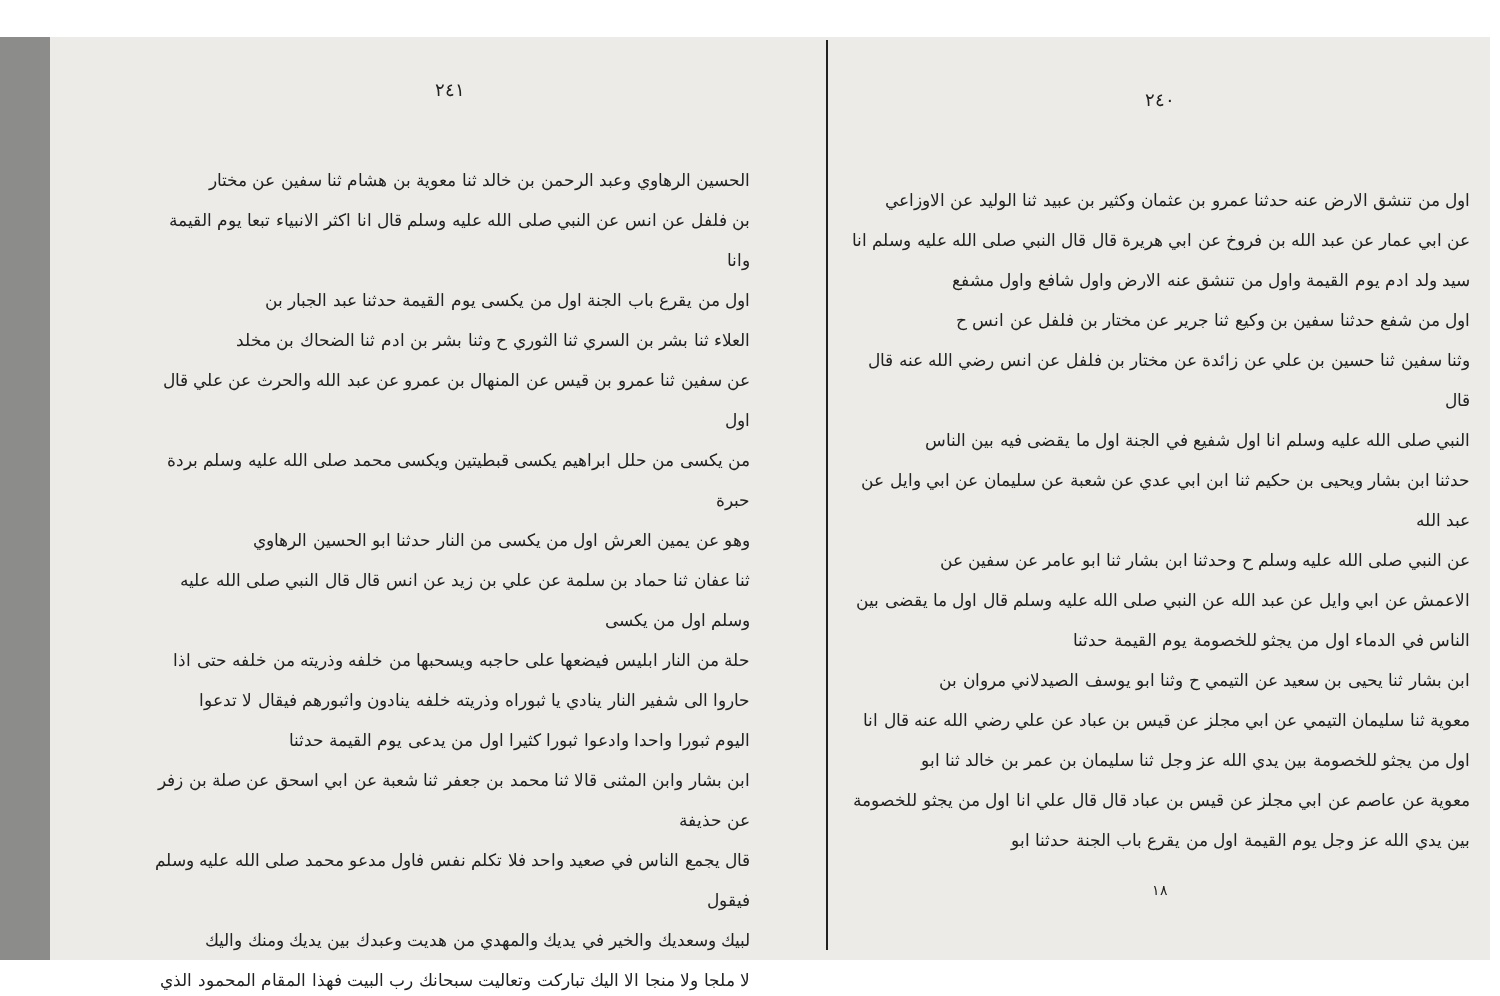٢٤٠
اول من تنشق الارض عنه حدثنا عمرو بن عثمان وكثير بن عبيد ثنا الوليد عن الاوزاعي
عن ابي عمار عن عبد الله بن فروخ عن ابي هريرة قال قال النبي صلى الله عليه وسلم انا
سيد ولد ادم يوم القيمة واول من تنشق عنه الارض واول شافع واول مشفع
اول من شفع حدثنا سفين بن وكيع ثنا جرير عن مختار بن فلفل عن انس ح
وثنا سفين ثنا حسين بن علي عن زائدة عن مختار بن فلفل عن انس رضي الله عنه قال قال
النبي صلى الله عليه وسلم انا اول شفيع في الجنة اول ما يقضى فيه بين الناس
حدثنا ابن بشار ويحيى بن حكيم ثنا ابن ابي عدي عن شعبة عن سليمان عن ابي وايل عن عبد الله
عن النبي صلى الله عليه وسلم ح وحدثنا ابن بشار ثنا ابو عامر عن سفين عن
الاعمش عن ابي وايل عن عبد الله عن النبي صلى الله عليه وسلم قال اول ما يقضى بين
الناس في الدماء اول من يجثو للخصومة يوم القيمة حدثنا
ابن بشار ثنا يحيى بن سعيد عن التيمي ح وثنا ابو يوسف الصيدلاني مروان بن
معوية ثنا سليمان التيمي عن ابي مجلز عن قيس بن عباد عن علي رضي الله عنه قال انا
اول من يجثو للخصومة بين يدي الله عز وجل ثنا سليمان بن عمر بن خالد ثنا ابو
معوية عن عاصم عن ابي مجلز عن قيس بن عباد قال قال علي انا اول من يجثو للخصومة
بين يدي الله عز وجل يوم القيمة اول من يقرع باب الجنة حدثنا ابو
١٨
٢٤١
الحسين الرهاوي وعبد الرحمن بن خالد ثنا معوية بن هشام ثنا سفين عن مختار
بن فلفل عن انس عن النبي صلى الله عليه وسلم قال انا اكثر الانبياء تبعا يوم القيمة وانا
اول من يقرع باب الجنة اول من يكسى يوم القيمة حدثنا عبد الجبار بن
العلاء ثنا بشر بن السري ثنا الثوري ح وثنا بشر بن ادم ثنا الضحاك بن مخلد
عن سفين ثنا عمرو بن قيس عن المنهال بن عمرو عن عبد الله والحرث عن علي قال اول
من يكسى من حلل ابراهيم يكسى قبطيتين ويكسى محمد صلى الله عليه وسلم بردة حبرة
وهو عن يمين العرش اول من يكسى من النار حدثنا ابو الحسين الرهاوي
ثنا عفان ثنا حماد بن سلمة عن علي بن زيد عن انس قال قال النبي صلى الله عليه وسلم اول من يكسى
حلة من النار ابليس فيضعها على حاجبه ويسحبها من خلفه وذريته من خلفه حتى اذا
حاروا الى شفير النار ينادي يا ثبوراه وذريته خلفه ينادون واثبورهم فيقال لا تدعوا
اليوم ثبورا واحدا وادعوا ثبورا كثيرا اول من يدعى يوم القيمة حدثنا
ابن بشار وابن المثنى قالا ثنا محمد بن جعفر ثنا شعبة عن ابي اسحق عن صلة بن زفر عن حذيفة
قال يجمع الناس في صعيد واحد فلا تكلم نفس فاول مدعو محمد صلى الله عليه وسلم فيقول
لبيك وسعديك والخير في يديك والمهدي من هديت وعبدك بين يديك ومنك واليك
لا ملجا ولا منجا الا اليك تباركت وتعاليت سبحانك رب البيت فهذا المقام المحمود الذي